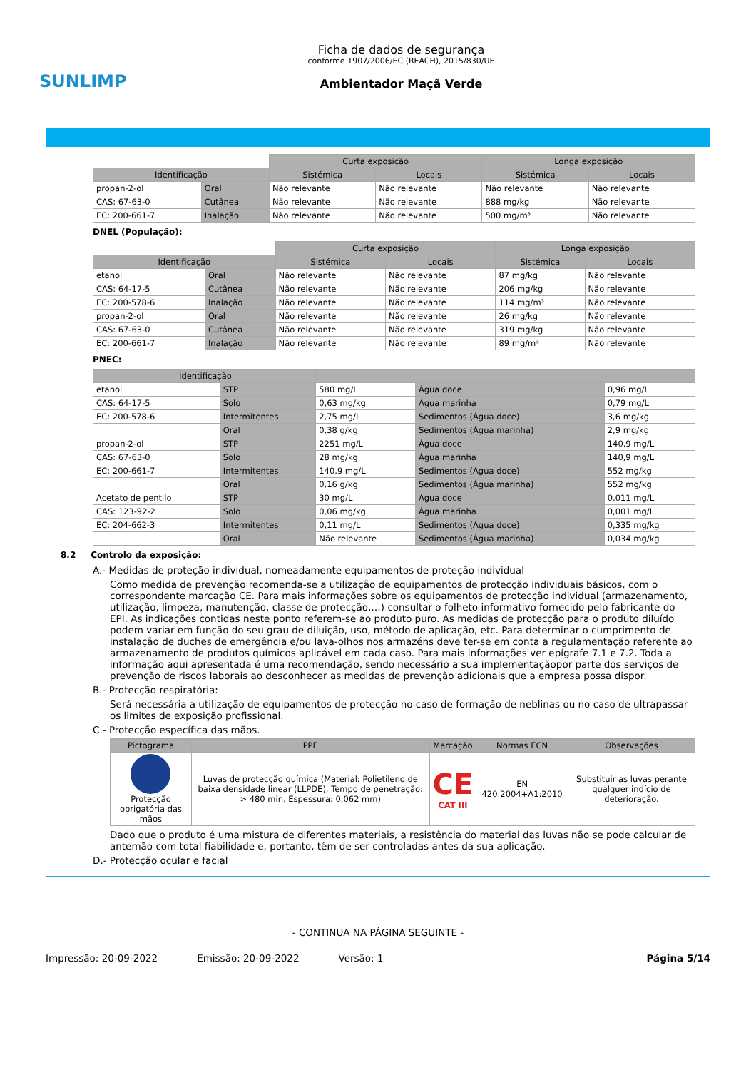SUNLIMP
Ficha de dados de segurança
conforme 1907/2006/EC (REACH), 2015/830/UE
Ambientador Maçã Verde
| | | Curta exposição | | Longa exposição | |
| Identificação | | Sistémica | Locais | Sistémica | Locais |
| propan-2-ol | Oral | Não relevante | Não relevante | Não relevante | Não relevante |
| CAS: 67-63-0 | Cutânea | Não relevante | Não relevante | 888 mg/kg | Não relevante |
| EC: 200-661-7 | Inalação | Não relevante | Não relevante | 500 mg/m³ | Não relevante |
DNEL (População):
| | | Curta exposição | | Longa exposição | |
| Identificação | | Sistémica | Locais | Sistémica | Locais |
| etanol | Oral | Não relevante | Não relevante | 87 mg/kg | Não relevante |
| CAS: 64-17-5 | Cutânea | Não relevante | Não relevante | 206 mg/kg | Não relevante |
| EC: 200-578-6 | Inalação | Não relevante | Não relevante | 114 mg/m³ | Não relevante |
| propan-2-ol | Oral | Não relevante | Não relevante | 26 mg/kg | Não relevante |
| CAS: 67-63-0 | Cutânea | Não relevante | Não relevante | 319 mg/kg | Não relevante |
| EC: 200-661-7 | Inalação | Não relevante | Não relevante | 89 mg/m³ | Não relevante |
PNEC:
| Identificação | | | | |
| --- | --- | --- | --- | --- |
| etanol | STP | 580 mg/L | Água doce | 0,96 mg/L |
| CAS: 64-17-5 | Solo | 0,63 mg/kg | Água marinha | 0,79 mg/L |
| EC: 200-578-6 | Intermitentes | 2,75 mg/L | Sedimentos (Água doce) | 3,6 mg/kg |
| | Oral | 0,38 g/kg | Sedimentos (Água marinha) | 2,9 mg/kg |
| propan-2-ol | STP | 2251 mg/L | Água doce | 140,9 mg/L |
| CAS: 67-63-0 | Solo | 28 mg/kg | Água marinha | 140,9 mg/L |
| EC: 200-661-7 | Intermitentes | 140,9 mg/L | Sedimentos (Água doce) | 552 mg/kg |
| | Oral | 0,16 g/kg | Sedimentos (Água marinha) | 552 mg/kg |
| Acetato de pentilo | STP | 30 mg/L | Água doce | 0,011 mg/L |
| CAS: 123-92-2 | Solo | 0,06 mg/kg | Água marinha | 0,001 mg/L |
| EC: 204-662-3 | Intermitentes | 0,11 mg/L | Sedimentos (Água doce) | 0,335 mg/kg |
| | Oral | Não relevante | Sedimentos (Água marinha) | 0,034 mg/kg |
8.2 Controlo da exposição:
A.- Medidas de proteção individual, nomeadamente equipamentos de proteção individual
Como medida de prevenção recomenda-se a utilização de equipamentos de protecção individuais básicos, com o correspondente marcação CE. Para mais informações sobre os equipamentos de protecção individual (armazenamento, utilização, limpeza, manutenção, classe de protecção,…) consultar o folheto informativo fornecido pelo fabricante do EPI. As indicações contidas neste ponto referem-se ao produto puro. As medidas de protecção para o produto diluído podem variar em função do seu grau de diluição, uso, método de aplicação, etc. Para determinar o cumprimento de instalação de duches de emergência e/ou lava-olhos nos armazéns deve ter-se em conta a regulamentação referente ao armazenamento de produtos químicos aplicável em cada caso. Para mais informações ver epígrafe 7.1 e 7.2. Toda a informação aqui apresentada é uma recomendação, sendo necessário a sua implementaçãopor parte dos serviços de prevenção de riscos laborais ao desconhecer as medidas de prevenção adicionais que a empresa possa dispor.
B.- Protecção respiratória:
Será necessária a utilização de equipamentos de protecção no caso de formação de neblinas ou no caso de ultrapassar os limites de exposição profissional.
C.- Protecção específica das mãos.
| Pictograma | PPE | Marcação | Normas ECN | Observações |
| --- | --- | --- | --- | --- |
| Protecção obrigatória das mãos | Luvas de protecção química (Material: Polietileno de baixa densidade linear (LLPDE), Tempo de penetração: > 480 min, Espessura: 0,062 mm) | CE CAT III | EN 420:2004+A1:2010 | Substituir as luvas perante qualquer indício de deterioração. |
Dado que o produto é uma mistura de diferentes materiais, a resistência do material das luvas não se pode calcular de antemão com total fiabilidade e, portanto, têm de ser controladas antes da sua aplicação.
D.- Protecção ocular e facial
- CONTINUA NA PÁGINA SEGUINTE -
Impressão: 20-09-2022 Emissão: 20-09-2022 Versão: 1 Página 5/14